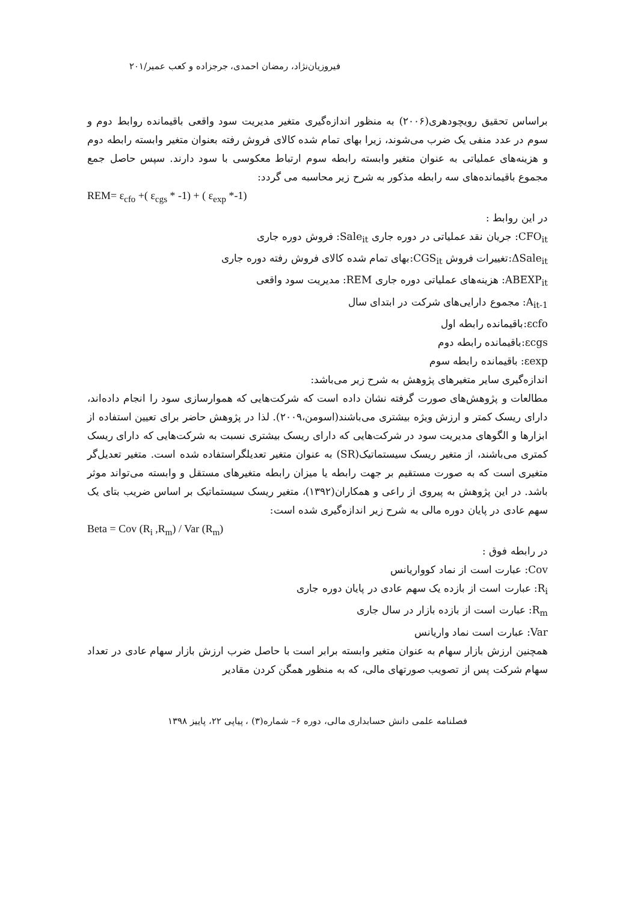فیروزیان‌نژاد، رمضان احمدی، جرجزاده و کعب عمیر/۲۰۱
براساس تحقیق رویچودهری(۲۰۰۶) به منظور اندازه‌گیری متغیر مدیریت سود واقعی باقیمانده روابط دوم و سوم در عدد منفی یک ضرب می‌شوند، زیرا بهای تمام شده کالای فروش رفته بعنوان متغیر وابسته رابطه دوم و هزینه‌های عملیاتی به عنوان متغیر وابسته رابطه سوم ارتباط معکوسی با سود دارند. سپس حاصل جمع مجموع باقیمانده‌های سه رابطه مذکور به شرح زیر محاسبه می گردد:
REM= ε<sub>cfo</sub> +( ε<sub>cgs</sub> * -1) + ( ε<sub>exp</sub> *-1)
در این روابط :
CFO<sub>it</sub>: جریان نقد عملیاتی در دوره جاری Sale<sub>it</sub>: فروش دوره جاری
ΔSale<sub>it</sub>:تغییرات فروش CGS<sub>it</sub>:بهای تمام شده کالای فروش رفته دوره جاری
ABEXP<sub>it</sub>: هزینه‌های عملیاتی دوره جاری REM: مدیریت سود واقعی
A<sub>it-1</sub>: مجموع دارایی‌های شرکت در ابتدای سال
εcfo:باقیمانده رابطه اول
εcgs:باقیمانده رابطه دوم
εexp: باقیمانده رابطه سوم
اندازه‌گیری سایر متغیرهای پژوهش به شرح زیر می‌باشد:
مطالعات و پژوهش‌های صورت گرفته نشان داده است که شرکت‌هایی که هموارسازی سود را انجام داده‌اند، دارای ریسک کمتر و ارزش ویژه بیشتری می‌باشند(اسومن،۲۰۰۹). لذا در پژوهش حاضر برای تعیین استفاده از ابزارها و الگوهای مدیریت سود در شرکت‌هایی که دارای ریسک بیشتری نسبت به شرکت‌هایی که دارای ریسک کمتری می‌باشند، از متغیر ریسک سیستماتیک(SR) به عنوان متغیر تعدیلگراستفاده شده است. متغیر تعدیل‌گر متغیری است که به صورت مستقیم بر جهت رابطه یا میزان رابطه متغیرهای مستقل و وابسته می‌تواند موثر باشد. در این پژوهش به پیروی از راعی و همکاران(۱۳۹۲)، متغیر ریسک سیستماتیک بر اساس ضریب بتای یک سهم عادی در پایان دوره مالی به شرح زیر اندازه‌گیری شده است:
Beta = Cov (R<sub>i</sub> ,R<sub>m</sub>) / Var (R<sub>m</sub>)
در رابطه فوق :
Cov: عبارت است از نماد کوواریانس
R<sub>i</sub>: عبارت است از بازده یک سهم عادی در پایان دوره جاری
R<sub>m</sub>: عبارت است از بازده بازار در سال جاری
Var: عبارت است نماد واریانس
همچنین ارزش بازار سهام به عنوان متغیر وابسته برابر است با حاصل ضرب ارزش بازار سهام عادی در تعداد سهام شرکت پس از تصویب صورتهای مالی، که به منظور همگن کردن مقادیر
فصلنامه علمی دانش حسابداری مالی، دوره ۶– شماره(۳) ، پیاپی ۲۲، پاییز ۱۳۹۸